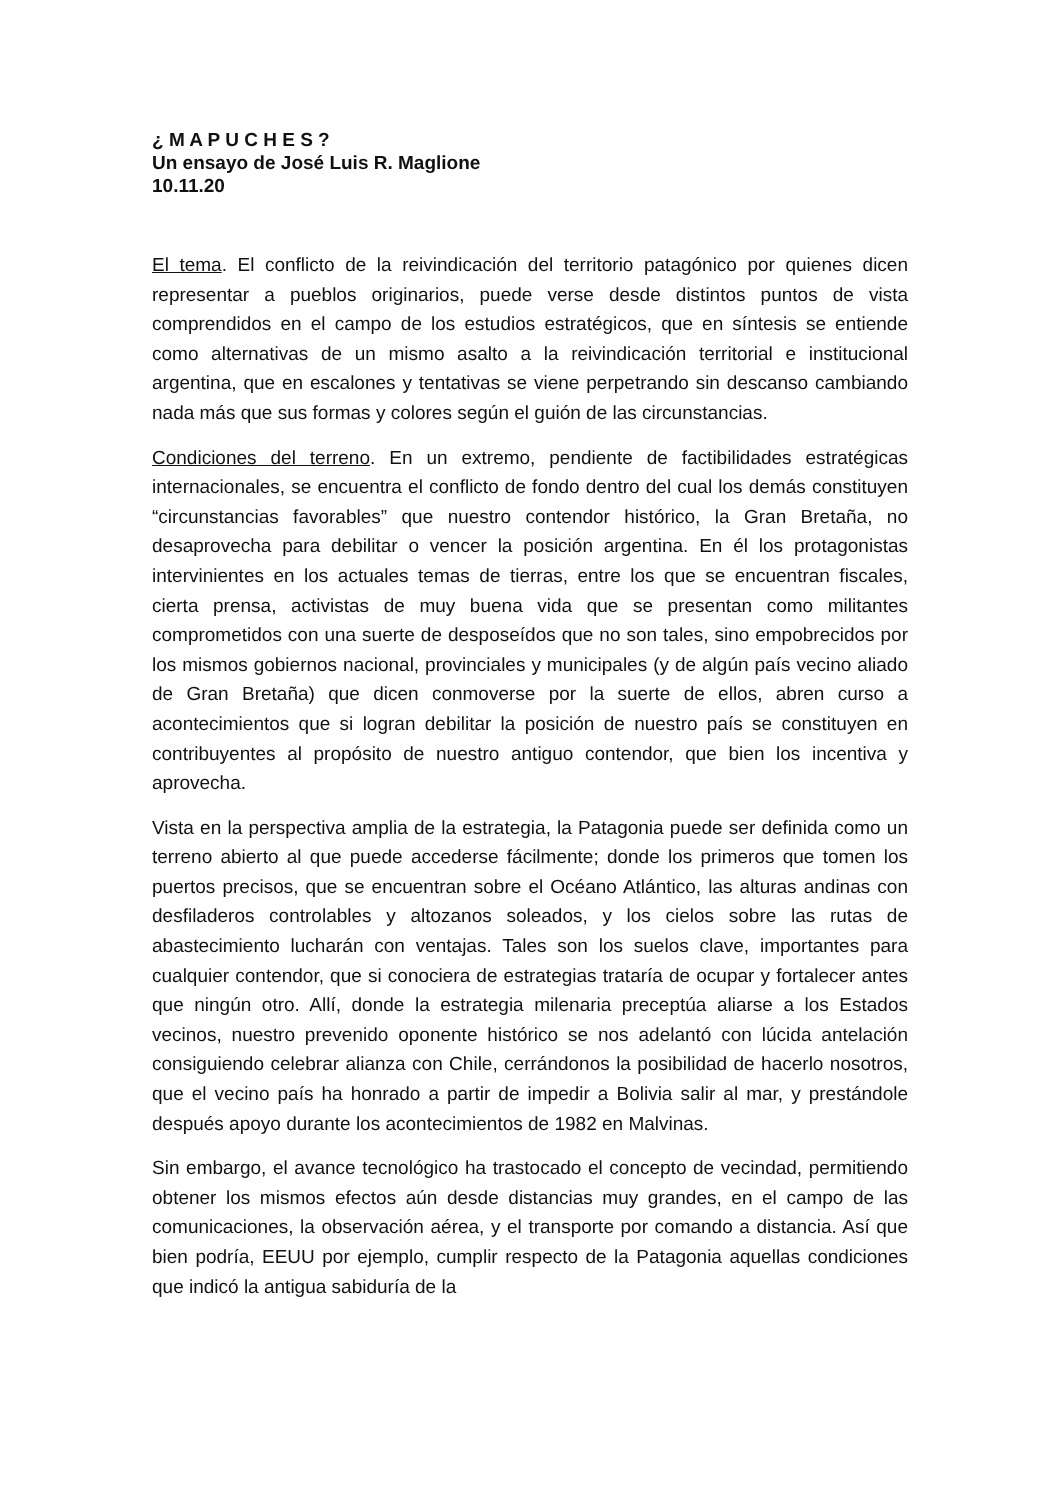¿ M A P U C H E S ?
Un ensayo de José Luis R. Maglione
10.11.20
El tema. El conflicto de la reivindicación del territorio patagónico por quienes dicen representar a pueblos originarios, puede verse desde distintos puntos de vista comprendidos en el campo de los estudios estratégicos, que en síntesis se entiende como alternativas de un mismo asalto a la reivindicación territorial e institucional argentina, que en escalones y tentativas se viene perpetrando sin descanso cambiando nada más que sus formas y colores según el guión de las circunstancias.
Condiciones del terreno. En un extremo, pendiente de factibilidades estratégicas internacionales, se encuentra el conflicto de fondo dentro del cual los demás constituyen “circunstancias favorables” que nuestro contendor histórico, la Gran Bretaña, no desaprovecha para debilitar o vencer la posición argentina. En él los protagonistas intervinientes en los actuales temas de tierras, entre los que se encuentran fiscales, cierta prensa, activistas de muy buena vida que se presentan como militantes comprometidos con una suerte de desposeídos que no son tales, sino empobrecidos por los mismos gobiernos nacional, provinciales y municipales (y de algún país vecino aliado de Gran Bretaña) que dicen conmoverse por la suerte de ellos, abren curso a acontecimientos que si logran debilitar la posición de nuestro país se constituyen en contribuyentes al propósito de nuestro antiguo contendor, que bien los incentiva y aprovecha.
Vista en la perspectiva amplia de la estrategia, la Patagonia puede ser definida como un terreno abierto al que puede accederse fácilmente; donde los primeros que tomen los puertos precisos, que se encuentran sobre el Océano Atlántico, las alturas andinas con desfiladeros controlables y altozanos soleados, y los cielos sobre las rutas de abastecimiento lucharán con ventajas. Tales son los suelos clave, importantes para cualquier contendor, que si conociera de estrategias trataría de ocupar y fortalecer antes que ningún otro. Allí, donde la estrategia milenaria preceptúa aliarse a los Estados vecinos, nuestro prevenido oponente histórico se nos adelantó con lúcida antelación consiguiendo celebrar alianza con Chile, cerrándonos la posibilidad de hacerlo nosotros, que el vecino país ha honrado a partir de impedir a Bolivia salir al mar, y prestándole después apoyo durante los acontecimientos de 1982 en Malvinas.
Sin embargo, el avance tecnológico ha trastocado el concepto de vecindad, permitiendo obtener los mismos efectos aún desde distancias muy grandes, en el campo de las comunicaciones, la observación aérea, y el transporte por comando a distancia. Así que bien podría, EEUU por ejemplo, cumplir respecto de la Patagonia aquellas condiciones que indicó la antigua sabiduría de la